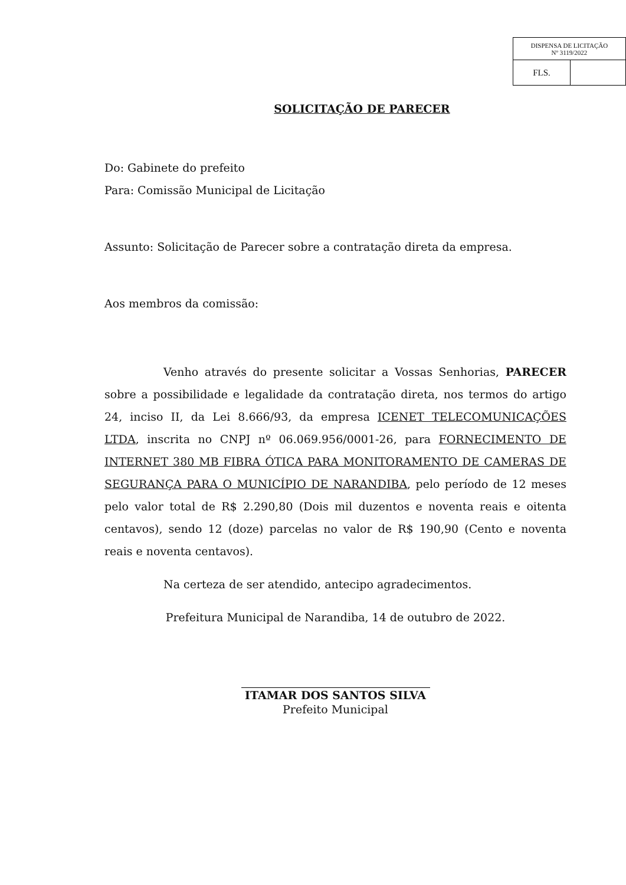| DISPENSA DE LICITAÇÃO Nº 3119/2022 | |
| FLS. | |
SOLICITAÇÃO DE PARECER
Do: Gabinete do prefeito
Para: Comissão Municipal de Licitação
Assunto: Solicitação de Parecer sobre a contratação direta da empresa.
Aos membros da comissão:
Venho através do presente solicitar a Vossas Senhorias, PARECER sobre a possibilidade e legalidade da contratação direta, nos termos do artigo 24, inciso II, da Lei 8.666/93, da empresa ICENET TELECOMUNICAÇÕES LTDA, inscrita no CNPJ nº 06.069.956/0001-26, para FORNECIMENTO DE INTERNET 380 MB FIBRA ÓTICA PARA MONITORAMENTO DE CAMERAS DE SEGURANÇA PARA O MUNICÍPIO DE NARANDIBA, pelo período de 12 meses pelo valor total de R$ 2.290,80 (Dois mil duzentos e noventa reais e oitenta centavos), sendo 12 (doze) parcelas no valor de R$ 190,90 (Cento e noventa reais e noventa centavos).
Na certeza de ser atendido, antecipo agradecimentos.
Prefeitura Municipal de Narandiba, 14 de outubro de 2022.
ITAMAR DOS SANTOS SILVA
Prefeito Municipal